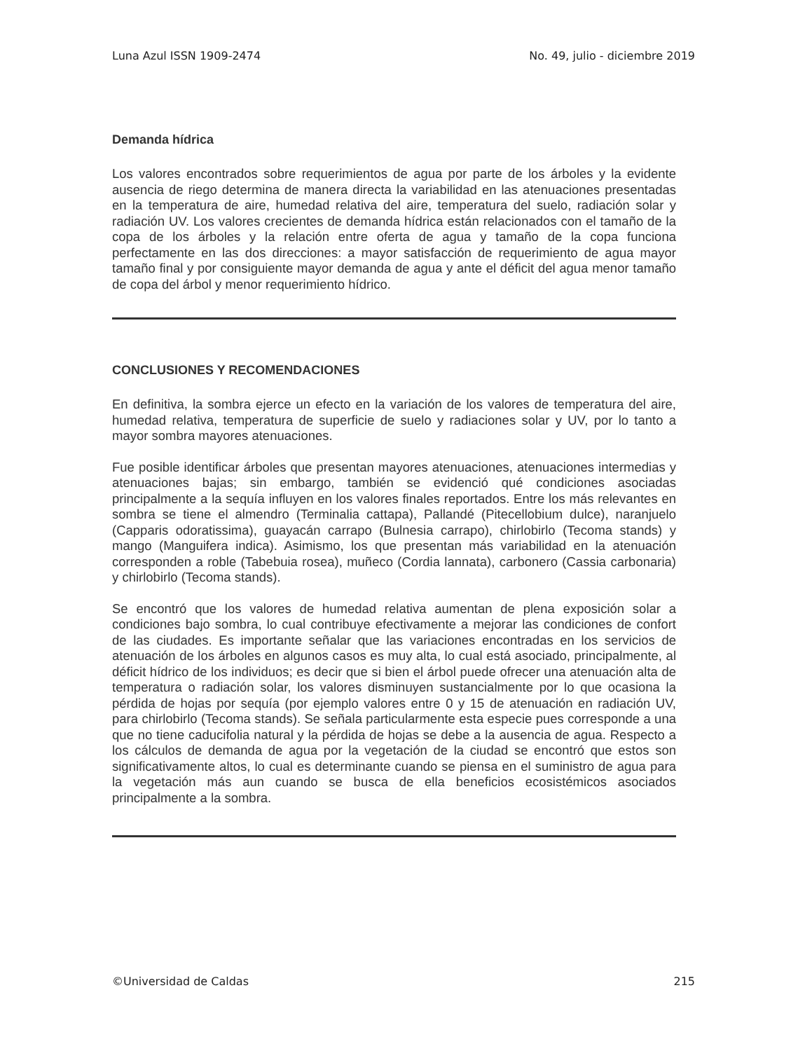Luna Azul ISSN 1909-2474 No. 49, julio - diciembre 2019
Demanda hídrica
Los valores encontrados sobre requerimientos de agua por parte de los árboles y la evidente ausencia de riego determina de manera directa la variabilidad en las atenuaciones presentadas en la temperatura de aire, humedad relativa del aire, temperatura del suelo, radiación solar y radiación UV. Los valores crecientes de demanda hídrica están relacionados con el tamaño de la copa de los árboles y la relación entre oferta de agua y tamaño de la copa funciona perfectamente en las dos direcciones: a mayor satisfacción de requerimiento de agua mayor tamaño final y por consiguiente mayor demanda de agua y ante el déficit del agua menor tamaño de copa del árbol y menor requerimiento hídrico.
CONCLUSIONES Y RECOMENDACIONES
En definitiva, la sombra ejerce un efecto en la variación de los valores de temperatura del aire, humedad relativa, temperatura de superficie de suelo y radiaciones solar y UV, por lo tanto a mayor sombra mayores atenuaciones.
Fue posible identificar árboles que presentan mayores atenuaciones, atenuaciones intermedias y atenuaciones bajas; sin embargo, también se evidenció qué condiciones asociadas principalmente a la sequía influyen en los valores finales reportados. Entre los más relevantes en sombra se tiene el almendro (Terminalia cattapa), Pallandé (Pitecellobium dulce), naranjuelo (Capparis odoratissima), guayacán carrapo (Bulnesia carrapo), chirlobirlo (Tecoma stands) y mango (Manguifera indica). Asimismo, los que presentan más variabilidad en la atenuación corresponden a roble (Tabebuia rosea), muñeco (Cordia lannata), carbonero (Cassia carbonaria) y chirlobirlo (Tecoma stands).
Se encontró que los valores de humedad relativa aumentan de plena exposición solar a condiciones bajo sombra, lo cual contribuye efectivamente a mejorar las condiciones de confort de las ciudades. Es importante señalar que las variaciones encontradas en los servicios de atenuación de los árboles en algunos casos es muy alta, lo cual está asociado, principalmente, al déficit hídrico de los individuos; es decir que si bien el árbol puede ofrecer una atenuación alta de temperatura o radiación solar, los valores disminuyen sustancialmente por lo que ocasiona la pérdida de hojas por sequía (por ejemplo valores entre 0 y 15 de atenuación en radiación UV, para chirlobirlo (Tecoma stands). Se señala particularmente esta especie pues corresponde a una que no tiene caducifolia natural y la pérdida de hojas se debe a la ausencia de agua. Respecto a los cálculos de demanda de agua por la vegetación de la ciudad se encontró que estos son significativamente altos, lo cual es determinante cuando se piensa en el suministro de agua para la vegetación más aun cuando se busca de ella beneficios ecosistémicos asociados principalmente a la sombra.
©Universidad de Caldas 215